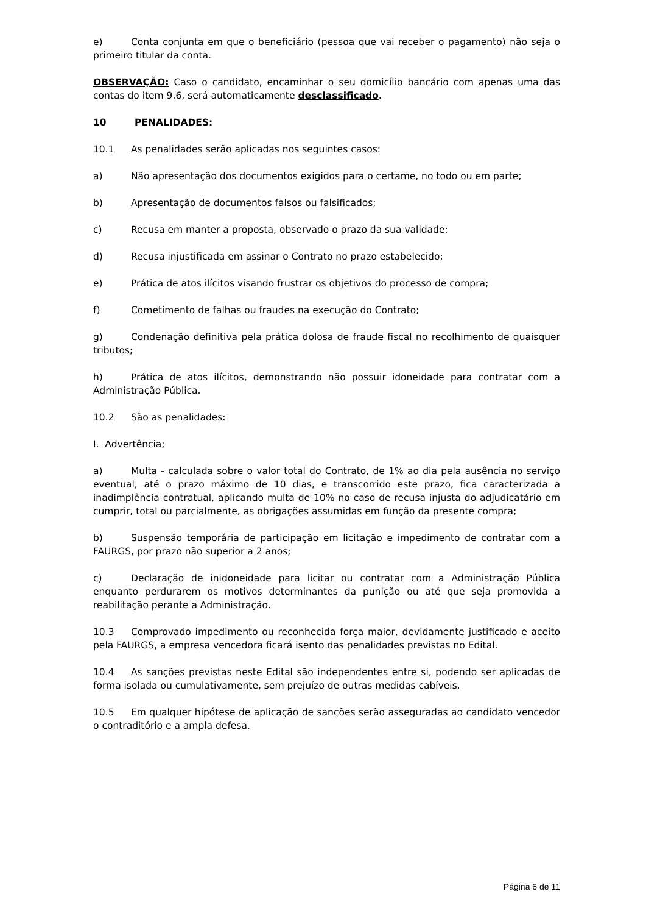e) Conta conjunta em que o beneficiário (pessoa que vai receber o pagamento) não seja o primeiro titular da conta.
OBSERVAÇÃO: Caso o candidato, encaminhar o seu domicílio bancário com apenas uma das contas do item 9.6, será automaticamente desclassificado.
10 PENALIDADES:
10.1 As penalidades serão aplicadas nos seguintes casos:
a) Não apresentação dos documentos exigidos para o certame, no todo ou em parte;
b) Apresentação de documentos falsos ou falsificados;
c) Recusa em manter a proposta, observado o prazo da sua validade;
d) Recusa injustificada em assinar o Contrato no prazo estabelecido;
e) Prática de atos ilícitos visando frustrar os objetivos do processo de compra;
f) Cometimento de falhas ou fraudes na execução do Contrato;
g) Condenação definitiva pela prática dolosa de fraude fiscal no recolhimento de quaisquer tributos;
h) Prática de atos ilícitos, demonstrando não possuir idoneidade para contratar com a Administração Pública.
10.2 São as penalidades:
I. Advertência;
a) Multa - calculada sobre o valor total do Contrato, de 1% ao dia pela ausência no serviço eventual, até o prazo máximo de 10 dias, e transcorrido este prazo, fica caracterizada a inadimplência contratual, aplicando multa de 10% no caso de recusa injusta do adjudicatário em cumprir, total ou parcialmente, as obrigações assumidas em função da presente compra;
b) Suspensão temporária de participação em licitação e impedimento de contratar com a FAURGS, por prazo não superior a 2 anos;
c) Declaração de inidoneidade para licitar ou contratar com a Administração Pública enquanto perdurarem os motivos determinantes da punição ou até que seja promovida a reabilitação perante a Administração.
10.3 Comprovado impedimento ou reconhecida força maior, devidamente justificado e aceito pela FAURGS, a empresa vencedora ficará isento das penalidades previstas no Edital.
10.4 As sanções previstas neste Edital são independentes entre si, podendo ser aplicadas de forma isolada ou cumulativamente, sem prejuízo de outras medidas cabíveis.
10.5 Em qualquer hipótese de aplicação de sanções serão asseguradas ao candidato vencedor o contraditório e a ampla defesa.
Página 6 de 11